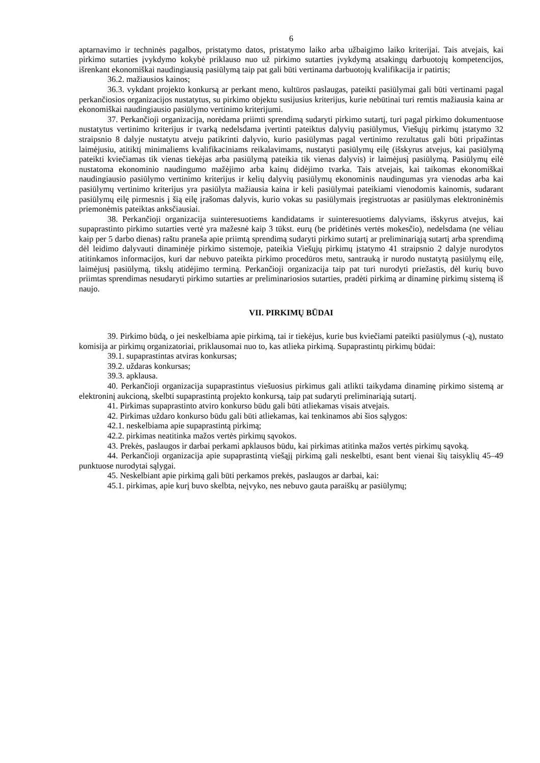6
aptarnavimo ir techninės pagalbos, pristatymo datos, pristatymo laiko arba užbaigimo laiko kriterijai. Tais atvejais, kai pirkimo sutarties įvykdymo kokybė priklauso nuo už pirkimo sutarties įvykdymą atsakingų darbuotojų kompetencijos, išrenkant ekonomiškai naudingiausią pasiūlymą taip pat gali būti vertinama darbuotojų kvalifikacija ir patirtis;
36.2. mažiausios kainos;
36.3. vykdant projekto konkursą ar perkant meno, kultūros paslaugas, pateikti pasiūlymai gali būti vertinami pagal perkančiosios organizacijos nustatytus, su pirkimo objektu susijusius kriterijus, kurie nebūtinai turi remtis mažiausia kaina ar ekonomiškai naudingiausio pasiūlymo vertinimo kriterijumi.
37. Perkančioji organizacija, norėdama priimti sprendimą sudaryti pirkimo sutartį, turi pagal pirkimo dokumentuose nustatytus vertinimo kriterijus ir tvarką nedelsdama įvertinti pateiktus dalyvių pasiūlymus, Viešųjų pirkimų įstatymo 32 straipsnio 8 dalyje nustatytu atveju patikrinti dalyvio, kurio pasiūlymas pagal vertinimo rezultatus gali būti pripažintas laimėjusiu, atitiktį minimaliems kvalifikaciniams reikalavimams, nustatyti pasiūlymų eilę (išskyrus atvejus, kai pasiūlymą pateikti kviečiamas tik vienas tiekėjas arba pasiūlymą pateikia tik vienas dalyvis) ir laimėjusį pasiūlymą. Pasiūlymų eilė nustatoma ekonominio naudingumo mažėjimo arba kainų didėjimo tvarka. Tais atvejais, kai taikomas ekonomiškai naudingiausio pasiūlymo vertinimo kriterijus ir kelių dalyvių pasiūlymų ekonominis naudingumas yra vienodas arba kai pasiūlymų vertinimo kriterijus yra pasiūlyta mažiausia kaina ir keli pasiūlymai pateikiami vienodomis kainomis, sudarant pasiūlymų eilę pirmesnis į šią eilę įrašomas dalyvis, kurio vokas su pasiūlymais įregistruotas ar pasiūlymas elektroninėmis priemonėmis pateiktas anksčiausiai.
38. Perkančioji organizacija suinteresuotiems kandidatams ir suinteresuotiems dalyviams, išskyrus atvejus, kai supaprastinto pirkimo sutarties vertė yra mažesnė kaip 3 tūkst. eurų (be pridėtinės vertės mokesčio), nedelsdama (ne vėliau kaip per 5 darbo dienas) raštu praneša apie priimtą sprendimą sudaryti pirkimo sutartį ar preliminariąją sutartį arba sprendimą dėl leidimo dalyvauti dinaminėje pirkimo sistemoje, pateikia Viešųjų pirkimų įstatymo 41 straipsnio 2 dalyje nurodytos atitinkamos informacijos, kuri dar nebuvo pateikta pirkimo procedūros metu, santrauką ir nurodo nustatytą pasiūlymų eilę, laimėjusį pasiūlymą, tikslų atidėjimo terminą. Perkančioji organizacija taip pat turi nurodyti priežastis, dėl kurių buvo priimtas sprendimas nesudaryti pirkimo sutarties ar preliminariosios sutarties, pradėti pirkimą ar dinaminę pirkimų sistemą iš naujo.
VII. PIRKIMŲ BŪDAI
39. Pirkimo būdą, o jei neskelbiama apie pirkimą, tai ir tiekėjus, kurie bus kviečiami pateikti pasiūlymus (-ą), nustato komisija ar pirkimų organizatoriai, priklausomai nuo to, kas atlieka pirkimą. Supaprastintų pirkimų būdai:
39.1. supaprastintas atviras konkursas;
39.2. uždaras konkursas;
39.3. apklausa.
40. Perkančioji organizacija supaprastintus viešuosius pirkimus gali atlikti taikydama dinaminę pirkimo sistemą ar elektroninį aukcioną, skelbti supaprastintą projekto konkursą, taip pat sudaryti preliminariąją sutartį.
41. Pirkimas supaprastinto atviro konkurso būdu gali būti atliekamas visais atvejais.
42. Pirkimas uždaro konkurso būdu gali būti atliekamas, kai tenkinamos abi šios sąlygos:
42.1. neskelbiama apie supaprastintą pirkimą;
42.2. pirkimas neatitinka mažos vertės pirkimų sąvokos.
43. Prekės, paslaugos ir darbai perkami apklausos būdu, kai pirkimas atitinka mažos vertės pirkimų sąvoką.
44. Perkančioji organizacija apie supaprastintą viešąjį pirkimą gali neskelbti, esant bent vienai šių taisyklių 45–49 punktuose nurodytai sąlygai.
45. Neskelbiant apie pirkimą gali būti perkamos prekės, paslaugos ar darbai, kai:
45.1. pirkimas, apie kurį buvo skelbta, neįvyko, nes nebuvo gauta paraiškų ar pasiūlymų;